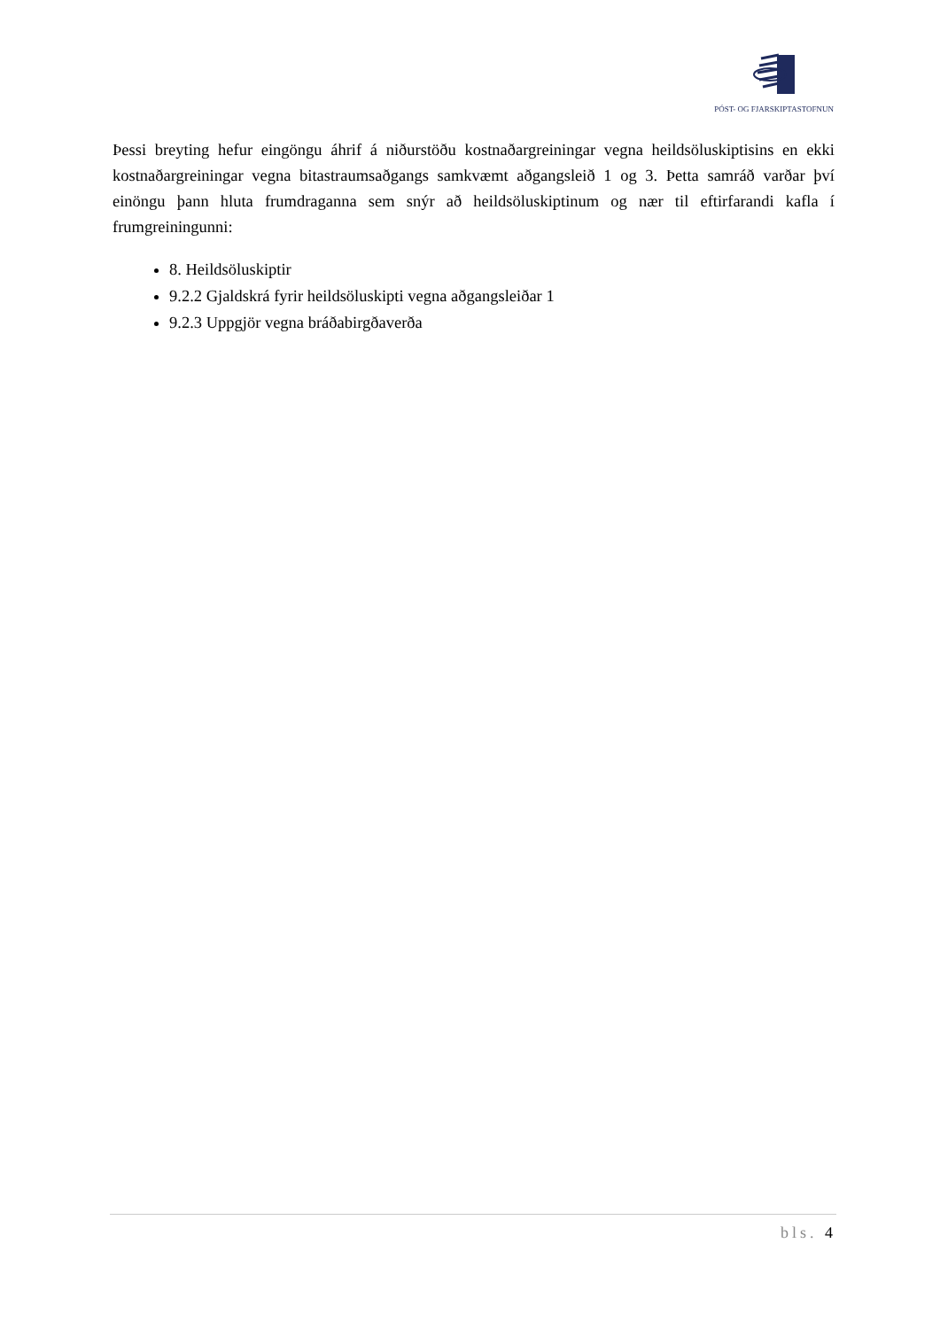PÓST- OG FJARSKIPTASTOFNUN
Þessi breyting hefur eingöngu áhrif á niðurstöðu kostnaðargreiningar vegna heildsöluskiptisins en ekki kostnaðargreiningar vegna bitastraumsaðgangs samkvæmt aðgangsleið 1 og 3. Þetta samráð varðar því einöngu þann hluta frumdraganna sem snýr að heildsöluskiptinum og nær til eftirfarandi kafla í frumgreiningunni:
8. Heildsöluskiptir
9.2.2 Gjaldskrá fyrir heildsöluskipti vegna aðgangsleiðar 1
9.2.3 Uppgjör vegna bráðabirgðaverða
bls. 4